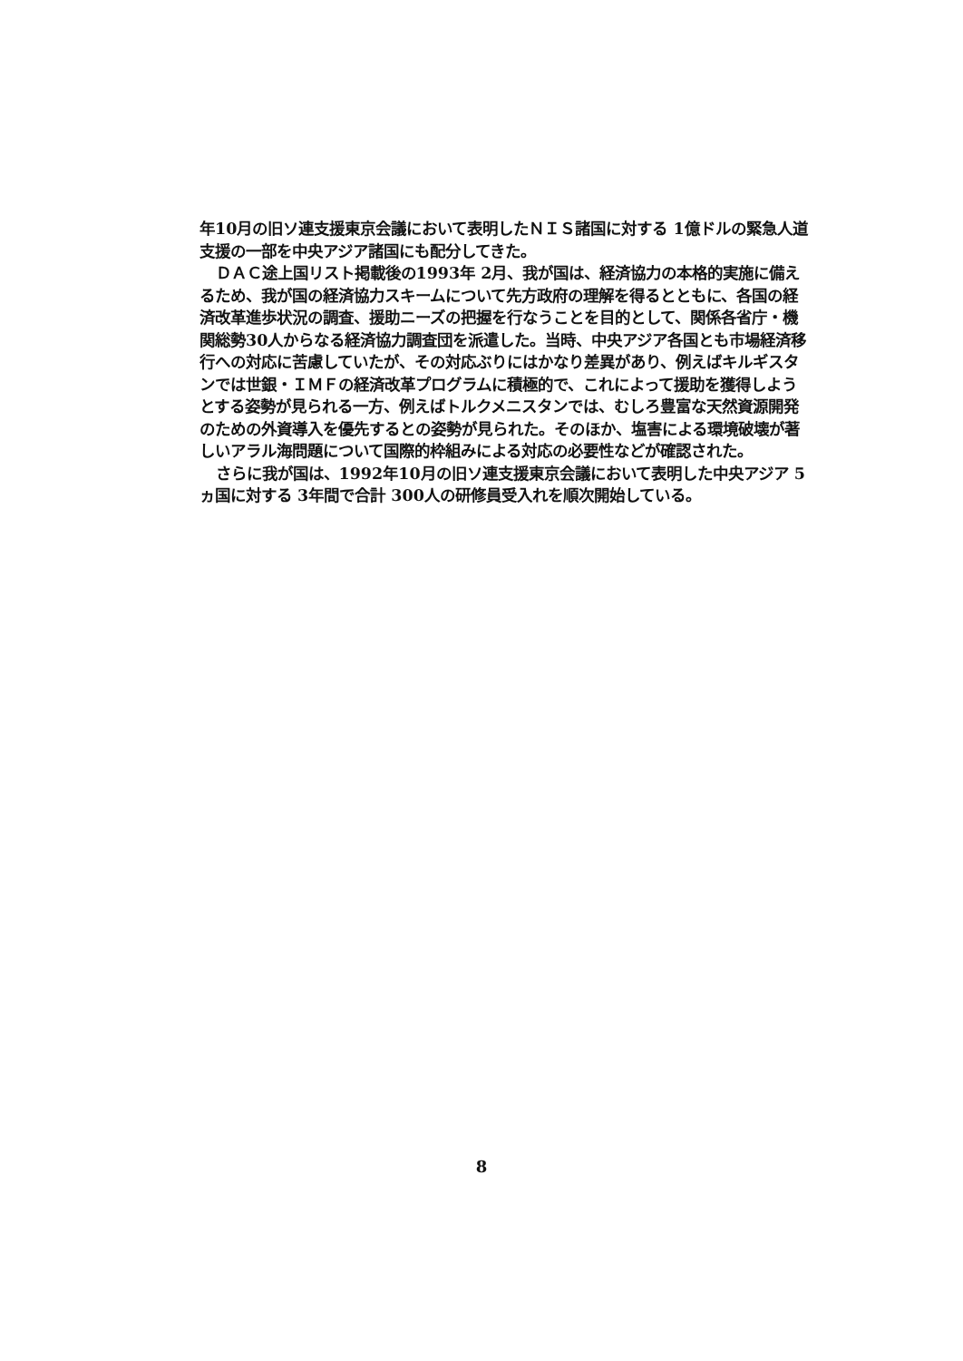年10月の旧ソ連支援東京会議において表明したＮＩＳ諸国に対する 1億ドルの緊急人道支援の一部を中央アジア諸国にも配分してきた。
ＤＡＣ途上国リスト掲載後の1993年 2月、我が国は、経済協力の本格的実施に備えるため、我が国の経済協力スキームについて先方政府の理解を得るとともに、各国の経済改革進歩状況の調査、援助ニーズの把握を行なうことを目的として、関係各省庁・機関総勢30人からなる経済協力調査団を派遣した。当時、中央アジア各国とも市場経済移行への対応に苦慮していたが、その対応ぶりにはかなり差異があり、例えばキルギスタンでは世銀・ＩＭＦの経済改革プログラムに積極的で、これによって援助を獲得しようとする姿勢が見られる一方、例えばトルクメニスタンでは、むしろ豊富な天然資源開発のための外資導入を優先するとの姿勢が見られた。そのほか、塩害による環境破壊が著しいアラル海問題について国際的枠組みによる対応の必要性などが確認された。
さらに我が国は、1992年10月の旧ソ連支援東京会議において表明した中央アジア 5ヵ国に対する 3年間で合計 300人の研修員受入れを順次開始している。
8